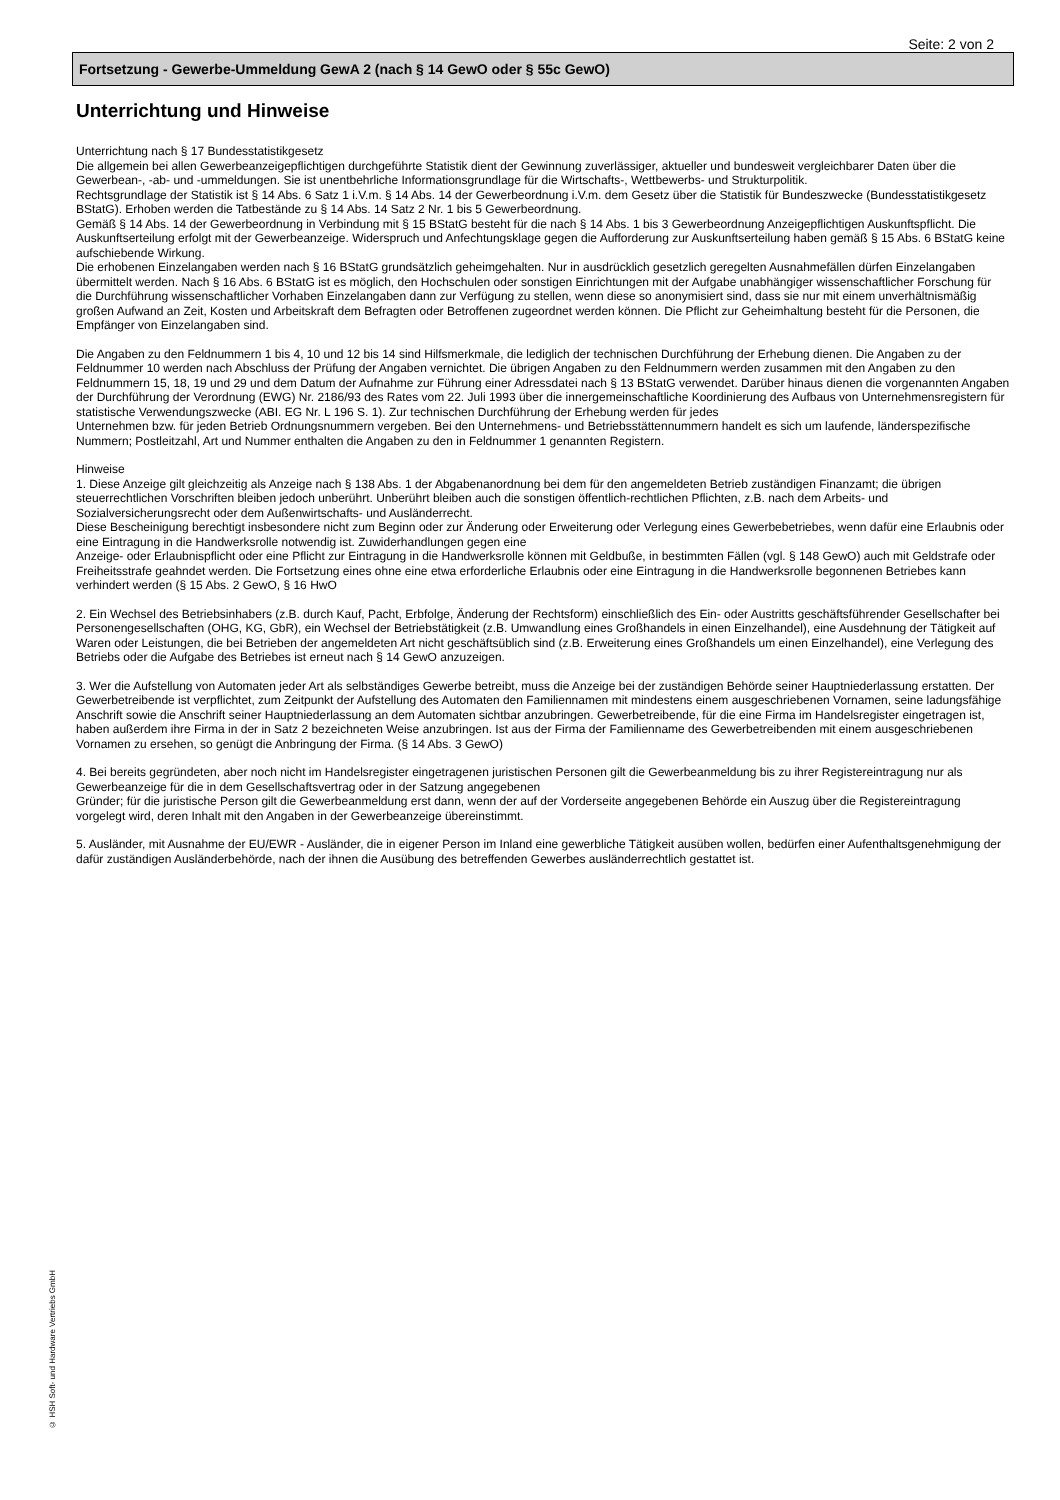Seite: 2 von 2
Fortsetzung - Gewerbe-Ummeldung GewA 2 (nach § 14 GewO oder § 55c GewO)
Unterrichtung und Hinweise
Unterrichtung nach § 17 Bundesstatistikgesetz
Die allgemein bei allen Gewerbeanzeigepflichtigen durchgeführte Statistik dient der Gewinnung zuverlässiger, aktueller und bundesweit vergleichbarer Daten über die Gewerbean-, -ab- und -ummeldungen. Sie ist unentbehrliche Informationsgrundlage für die Wirtschafts-, Wettbewerbs- und Strukturpolitik.
Rechtsgrundlage der Statistik ist § 14 Abs. 6 Satz 1 i.V.m. § 14 Abs. 14 der Gewerbeordnung i.V.m. dem Gesetz über die Statistik für Bundeszwecke (Bundesstatistikgesetz BStatG). Erhoben werden die Tatbestände zu § 14 Abs. 14 Satz 2 Nr. 1 bis 5 Gewerbeordnung.
Gemäß § 14 Abs. 14 der Gewerbeordnung in Verbindung mit § 15 BStatG besteht für die nach § 14 Abs. 1 bis 3 Gewerbeordnung Anzeigepflichtigen Auskunftspflicht. Die Auskunftserteilung erfolgt mit der Gewerbeanzeige. Widerspruch und Anfechtungsklage gegen die Aufforderung zur Auskunftserteilung haben gemäß § 15 Abs. 6 BStatG keine aufschiebende Wirkung.
Die erhobenen Einzelangaben werden nach § 16 BStatG grundsätzlich geheimgehalten. Nur in ausdrücklich gesetzlich geregelten Ausnahmefällen dürfen Einzelangaben übermittelt werden. Nach § 16 Abs. 6 BStatG ist es möglich, den Hochschulen oder sonstigen Einrichtungen mit der Aufgabe unabhängiger wissenschaftlicher Forschung für die Durchführung wissenschaftlicher Vorhaben Einzelangaben dann zur Verfügung zu stellen, wenn diese so anonymisiert sind, dass sie nur mit einem unverhältnismäßig großen Aufwand an Zeit, Kosten und Arbeitskraft dem Befragten oder Betroffenen zugeordnet werden können. Die Pflicht zur Geheimhaltung besteht für die Personen, die Empfänger von Einzelangaben sind.
Die Angaben zu den Feldnummern 1 bis 4, 10 und 12 bis 14 sind Hilfsmerkmale, die lediglich der technischen Durchführung der Erhebung dienen. Die Angaben zu der Feldnummer 10 werden nach Abschluss der Prüfung der Angaben vernichtet. Die übrigen Angaben zu den Feldnummern werden zusammen mit den Angaben zu den Feldnummern 15, 18, 19 und 29 und dem Datum der Aufnahme zur Führung einer Adressdatei nach § 13 BStatG verwendet. Darüber hinaus dienen die vorgenannten Angaben der Durchführung der Verordnung (EWG) Nr. 2186/93 des Rates vom 22. Juli 1993 über die innergemeinschaftliche Koordinierung des Aufbaus von Unternehmensregistern für statistische Verwendungszwecke (ABI. EG Nr. L 196 S. 1). Zur technischen Durchführung der Erhebung werden für jedes
Unternehmen bzw. für jeden Betrieb Ordnungsnummern vergeben. Bei den Unternehmens- und Betriebsstättennummern handelt es sich um laufende, länderspezifische Nummern; Postleitzahl, Art und Nummer enthalten die Angaben zu den in Feldnummer 1 genannten Registern.
Hinweise
1. Diese Anzeige gilt gleichzeitig als Anzeige nach § 138 Abs. 1 der Abgabenanordnung bei dem für den angemeldeten Betrieb zuständigen Finanzamt; die übrigen steuerrechtlichen Vorschriften bleiben jedoch unberührt. Unberührt bleiben auch die sonstigen öffentlich-rechtlichen Pflichten, z.B. nach dem Arbeits- und Sozialversicherungsrecht oder dem Außenwirtschafts- und Ausländerrecht.
Diese Bescheinigung berechtigt insbesondere nicht zum Beginn oder zur Änderung oder Erweiterung oder Verlegung eines Gewerbebetriebes, wenn dafür eine Erlaubnis oder eine Eintragung in die Handwerksrolle notwendig ist. Zuwiderhandlungen gegen eine
Anzeige- oder Erlaubnispflicht oder eine Pflicht zur Eintragung in die Handwerksrolle können mit Geldbuße, in bestimmten Fällen (vgl. § 148 GewO) auch mit Geldstrafe oder Freiheitsstrafe geahndet werden. Die Fortsetzung eines ohne eine etwa erforderliche Erlaubnis oder eine Eintragung in die Handwerksrolle begonnenen Betriebes kann verhindert werden (§ 15 Abs. 2 GewO, § 16 HwO
2. Ein Wechsel des Betriebsinhabers (z.B. durch Kauf, Pacht, Erbfolge, Änderung der Rechtsform) einschließlich des Ein- oder Austritts geschäftsführender Gesellschafter bei Personengesellschaften (OHG, KG, GbR), ein Wechsel der Betriebstätigkeit (z.B. Umwandlung eines Großhandels in einen Einzelhandel), eine Ausdehnung der Tätigkeit auf Waren oder Leistungen, die bei Betrieben der angemeldeten Art nicht geschäftsüblich sind (z.B. Erweiterung eines Großhandels um einen Einzelhandel), eine Verlegung des Betriebs oder die Aufgabe des Betriebes ist erneut nach § 14 GewO anzuzeigen.
3. Wer die Aufstellung von Automaten jeder Art als selbständiges Gewerbe betreibt, muss die Anzeige bei der zuständigen Behörde seiner Hauptniederlassung erstatten. Der Gewerbetreibende ist verpflichtet, zum Zeitpunkt der Aufstellung des Automaten den Familiennamen mit mindestens einem ausgeschriebenen Vornamen, seine ladungsfähige Anschrift sowie die Anschrift seiner Hauptniederlassung an dem Automaten sichtbar anzubringen. Gewerbetreibende, für die eine Firma im Handelsregister eingetragen ist, haben außerdem ihre Firma in der in Satz 2 bezeichneten Weise anzubringen. Ist aus der Firma der Familienname des Gewerbetreibenden mit einem ausgeschriebenen Vornamen zu ersehen, so genügt die Anbringung der Firma. (§ 14 Abs. 3 GewO)
4. Bei bereits gegründeten, aber noch nicht im Handelsregister eingetragenen juristischen Personen gilt die Gewerbeanmeldung bis zu ihrer Registereintragung nur als Gewerbeanzeige für die in dem Gesellschaftsvertrag oder in der Satzung angegebenen
Gründer; für die juristische Person gilt die Gewerbeanmeldung erst dann, wenn der auf der Vorderseite angegebenen Behörde ein Auszug über die Registereintragung vorgelegt wird, deren Inhalt mit den Angaben in der Gewerbeanzeige übereinstimmt.
5. Ausländer, mit Ausnahme der EU/EWR - Ausländer, die in eigener Person im Inland eine gewerbliche Tätigkeit ausüben wollen, bedürfen einer Aufenthaltsgenehmigung der dafür zuständigen Ausländerbehörde, nach der ihnen die Ausübung des betreffenden Gewerbes ausländerrechtlich gestattet ist.
© HSH Soft- und Hardware Vertriebs GmbH